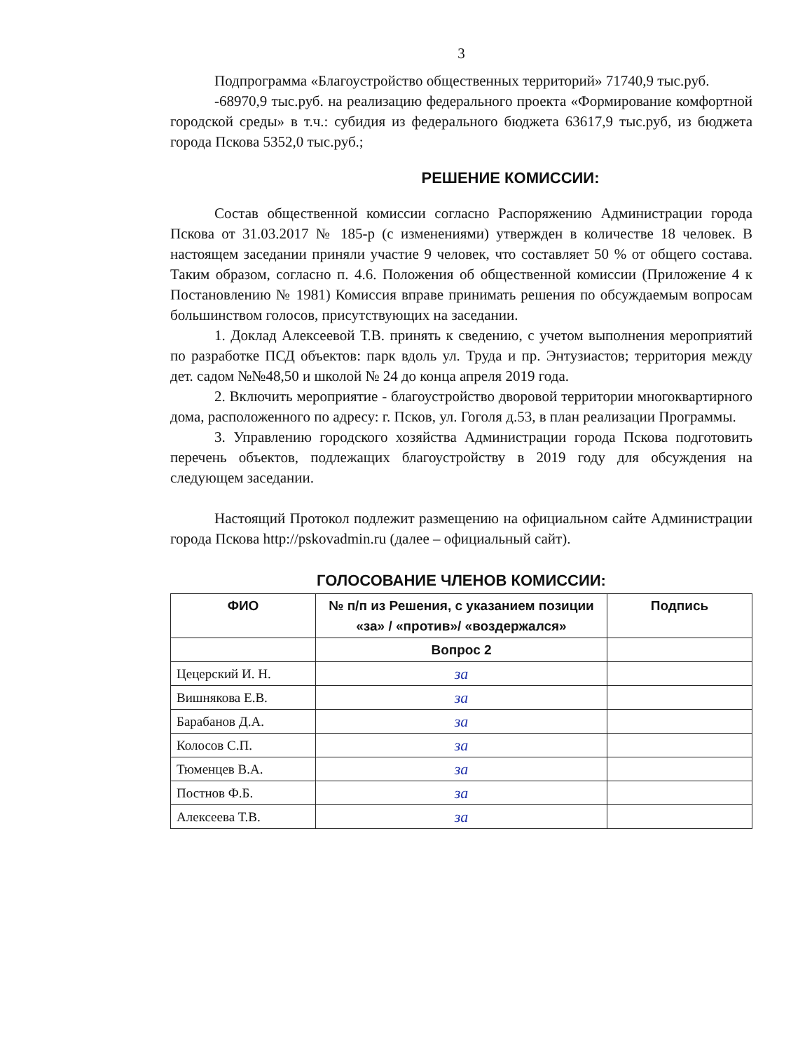3
Подпрограмма «Благоустройство общественных территорий» 71740,9 тыс.руб.
-68970,9 тыс.руб. на реализацию федерального проекта «Формирование комфортной городской среды» в т.ч.: субидия из федерального бюджета 63617,9 тыс.руб, из бюджета города Пскова 5352,0 тыс.руб.;
РЕШЕНИЕ КОМИССИИ:
Состав общественной комиссии согласно Распоряжению Администрации города Пскова от 31.03.2017 № 185-р (с изменениями) утвержден в количестве 18 человек. В настоящем заседании приняли участие 9 человек, что составляет 50 % от общего состава. Таким образом, согласно п. 4.6. Положения об общественной комиссии (Приложение 4 к Постановлению № 1981) Комиссия вправе принимать решения по обсуждаемым вопросам большинством голосов, присутствующих на заседании.
1. Доклад Алексеевой Т.В. принять к сведению, с учетом выполнения мероприятий по разработке ПСД объектов: парк вдоль ул. Труда и пр. Энтузиастов; территория между дет. садом №№48,50 и школой № 24 до конца апреля 2019 года.
2. Включить мероприятие - благоустройство дворовой территории многоквартирного дома, расположенного по адресу: г. Псков, ул. Гоголя д.53, в план реализации Программы.
3. Управлению городского хозяйства Администрации города Пскова подготовить перечень объектов, подлежащих благоустройству в 2019 году для обсуждения на следующем заседании.
Настоящий Протокол подлежит размещению на официальном сайте Администрации города Пскова http://pskovadmin.ru (далее – официальный сайт).
ГОЛОСОВАНИЕ ЧЛЕНОВ КОМИССИИ:
| ФИО | № п/п из Решения, с указанием позиции «за» / «против»/ «воздержался» | Подпись |
| --- | --- | --- |
| | Вопрос 2 | |
| Цецерский И. Н. | за | |
| Вишнякова Е.В. | за | |
| Барабанов Д.А. | за | |
| Колосов С.П. | за | |
| Тюменцев В.А. | за | |
| Постнов Ф.Б. | за | |
| Алексеева Т.В. | за | |